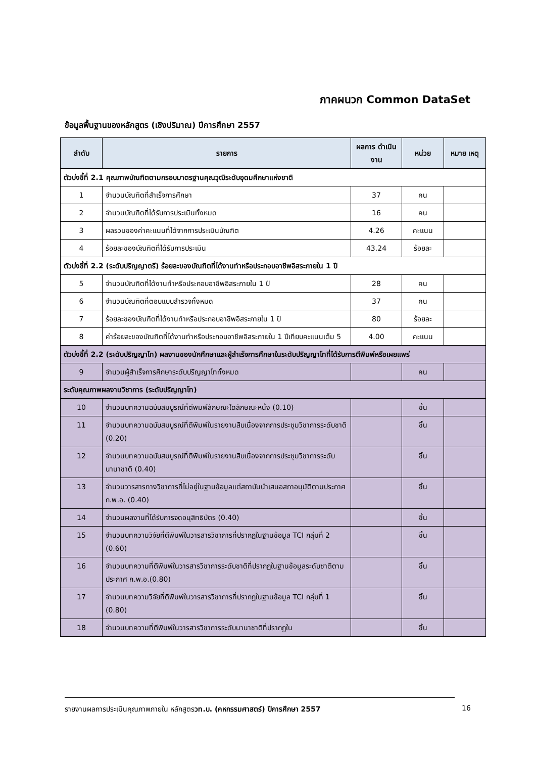ภาคผนวก Common DataSet
ข้อมูลพื้นฐานของหลักสูตร (เชิงปริมาณ) ปีการศึกษา 2557
| ลำดับ | รายการ | ผลการ ดำเนินงาน | หน่วย | หมาย เหตุ |
| --- | --- | --- | --- | --- |
| ตัวบ่งชี้ที่ 2.1 คุณภาพบัณฑิตตามกรอบมาตรฐานคุณวุฒิระดับอุดมศึกษาแห่งชาติ | | | | |
| 1 | จำนวนบัณฑิตที่สำเร็จการศึกษา | 37 | คน | |
| 2 | จำนวนบัณฑิตที่ได้รับการประเมินทั้งหมด | 16 | คน | |
| 3 | ผลรวมของค่าคะแนนที่ได้จากการประเมินบัณฑิต | 4.26 | คะแนน | |
| 4 | ร้อยละของบัณฑิตที่ได้รับการประเมิน | 43.24 | ร้อยละ | |
| ตัวบ่งชี้ที่ 2.2 (ระดับปริญญาตรี) ร้อยละของบัณฑิตที่ได้งานทำหรือประกอบอาชีพอิสระภายใน 1 ปี | | | | |
| 5 | จำนวนบัณฑิตที่ได้งานทำหรือประกอบอาชีพอิสระภายใน 1 ปี | 28 | คน | |
| 6 | จำนวนบัณฑิตที่ตอบแบบสำรวจทั้งหมด | 37 | คน | |
| 7 | ร้อยละของบัณฑิตที่ได้งานทำหรือประกอบอาชีพอิสระภายใน 1 ปี | 80 | ร้อยละ | |
| 8 | ค่าร้อยละของบัณฑิตที่ได้งานทำหรือประกอบอาชีพอิสระภายใน 1 ปีเทียบคะแนนเต็ม 5 | 4.00 | คะแนน | |
| ตัวบ่งชี้ที่ 2.2 (ระดับปริญญาโท) ผลงานของนักศึกษาและผู้สำเร็จการศึกษาในระดับปริญญาโทที่ได้รับการตีพิมพ์หรือเผยแพร่ | | | | |
| 9 | จำนวนผู้สำเร็จการศึกษาระดับปริญญาโททั้งหมด | | คน | |
| ระดับคุณภาพผลงานวิชาการ (ระดับปริญญาโท) | | | | |
| 10 | จำนวนบทความฉบับสมบูรณ์ที่ตีพิมพ์ลักษณะใดลักษณะหนึ่ง (0.10) | | ชิ้น | |
| 11 | จำนวนบทความฉบับสมบูรณ์ที่ตีพิมพ์ในรายงานสืบเนื่องจากการประชุมวิชาการระดับชาติ (0.20) | | ชิ้น | |
| 12 | จำนวนบทความฉบับสมบูรณ์ที่ตีพิมพ์ในรายงานสืบเนื่องจากการประชุมวิชาการระดับนานาชาติ (0.40) | | ชิ้น | |
| 13 | จำนวนวารสารทางวิชาการที่ไม่อยู่ในฐานข้อมูลแต่สถาบันนำเสนอสภาอนุมัติตามประกาศ ก.พ.อ. (0.40) | | ชิ้น | |
| 14 | จำนวนผลงานที่ได้รับการจดอนุสิทธิบัตร (0.40) | | ชิ้น | |
| 15 | จำนวนบทความวิจัยที่ตีพิมพ์ในวารสารวิชาการที่ปรากฏในฐานข้อมูล TCI กลุ่มที่ 2 (0.60) | | ชิ้น | |
| 16 | จำนวนบทความที่ตีพิมพ์ในวารสารวิชาการระดับชาติที่ปรากฏในฐานข้อมูลระดับชาติตามประกาศ ก.พ.อ.(0.80) | | ชิ้น | |
| 17 | จำนวนบทความวิจัยที่ตีพิมพ์ในวารสารวิชาการที่ปรากฏในฐานข้อมูล TCI กลุ่มที่ 1 (0.80) | | ชิ้น | |
| 18 | จำนวนบทความที่ตีพิมพ์ในวารสารวิชาการระดับนานาชาติที่ปรากฏใน | | ชิ้น | |
รายงานผลการประเมินคุณภาพภายใน หลักสูตรวท.บ. (คหกรรมศาสตร์) ปีการศึกษา 2557
16